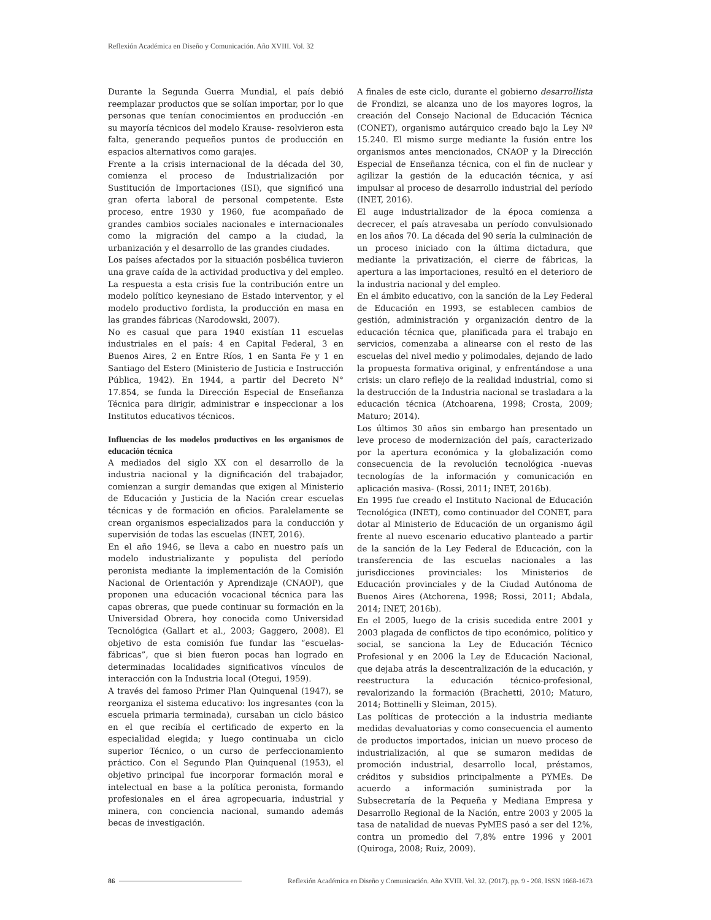Reflexión Académica en Diseño y Comunicación. Año XVIII. Vol. 32
Durante la Segunda Guerra Mundial, el país debió reemplazar productos que se solían importar, por lo que personas que tenían conocimientos en producción -en su mayoría técnicos del modelo Krause- resolvieron esta falta, generando pequeños puntos de producción en espacios alternativos como garajes.
Frente a la crisis internacional de la década del 30, comienza el proceso de Industrialización por Sustitución de Importaciones (ISI), que significó una gran oferta laboral de personal competente. Este proceso, entre 1930 y 1960, fue acompañado de grandes cambios sociales nacionales e internacionales como la migración del campo a la ciudad, la urbanización y el desarrollo de las grandes ciudades.
Los países afectados por la situación posbélica tuvieron una grave caída de la actividad productiva y del empleo. La respuesta a esta crisis fue la contribución entre un modelo político keynesiano de Estado interventor, y el modelo productivo fordista, la producción en masa en las grandes fábricas (Narodowski, 2007).
No es casual que para 1940 existían 11 escuelas industriales en el país: 4 en Capital Federal, 3 en Buenos Aires, 2 en Entre Ríos, 1 en Santa Fe y 1 en Santiago del Estero (Ministerio de Justicia e Instrucción Pública, 1942). En 1944, a partir del Decreto N° 17.854, se funda la Dirección Especial de Enseñanza Técnica para dirigir, administrar e inspeccionar a los Institutos educativos técnicos.
Influencias de los modelos productivos en los organismos de educación técnica
A mediados del siglo XX con el desarrollo de la industria nacional y la dignificación del trabajador, comienzan a surgir demandas que exigen al Ministerio de Educación y Justicia de la Nación crear escuelas técnicas y de formación en oficios. Paralelamente se crean organismos especializados para la conducción y supervisión de todas las escuelas (INET, 2016).
En el año 1946, se lleva a cabo en nuestro país un modelo industrializante y populista del período peronista mediante la implementación de la Comisión Nacional de Orientación y Aprendizaje (CNAOP), que proponen una educación vocacional técnica para las capas obreras, que puede continuar su formación en la Universidad Obrera, hoy conocida como Universidad Tecnológica (Gallart et al., 2003; Gaggero, 2008). El objetivo de esta comisión fue fundar las “escuelas-fábricas”, que si bien fueron pocas han logrado en determinadas localidades significativos vínculos de interacción con la Industria local (Otegui, 1959).
A través del famoso Primer Plan Quinquenal (1947), se reorganiza el sistema educativo: los ingresantes (con la escuela primaria terminada), cursaban un ciclo básico en el que recibía el certificado de experto en la especialidad elegida; y luego continuaba un ciclo superior Técnico, o un curso de perfeccionamiento práctico. Con el Segundo Plan Quinquenal (1953), el objetivo principal fue incorporar formación moral e intelectual en base a la política peronista, formando profesionales en el área agropecuaria, industrial y minera, con conciencia nacional, sumando además becas de investigación.
A finales de este ciclo, durante el gobierno desarrollista de Frondizi, se alcanza uno de los mayores logros, la creación del Consejo Nacional de Educación Técnica (CONET), organismo autárquico creado bajo la Ley Nº 15.240. El mismo surge mediante la fusión entre los organismos antes mencionados, CNAOP y la Dirección Especial de Enseñanza técnica, con el fin de nuclear y agilizar la gestión de la educación técnica, y así impulsar al proceso de desarrollo industrial del período (INET, 2016).
El auge industrializador de la época comienza a decrecer, el país atravesaba un período convulsionado en los años 70. La década del 90 sería la culminación de un proceso iniciado con la última dictadura, que mediante la privatización, el cierre de fábricas, la apertura a las importaciones, resultó en el deterioro de la industria nacional y del empleo.
En el ámbito educativo, con la sanción de la Ley Federal de Educación en 1993, se establecen cambios de gestión, administración y organización dentro de la educación técnica que, planificada para el trabajo en servicios, comenzaba a alinearse con el resto de las escuelas del nivel medio y polimodales, dejando de lado la propuesta formativa original, y enfrentándose a una crisis: un claro reflejo de la realidad industrial, como si la destrucción de la Industria nacional se trasladara a la educación técnica (Atchoarena, 1998; Crosta, 2009; Maturo; 2014).
Los últimos 30 años sin embargo han presentado un leve proceso de modernización del país, caracterizado por la apertura económica y la globalización como consecuencia de la revolución tecnológica -nuevas tecnologías de la información y comunicación en aplicación masiva- (Rossi, 2011; INET, 2016b).
En 1995 fue creado el Instituto Nacional de Educación Tecnológica (INET), como continuador del CONET, para dotar al Ministerio de Educación de un organismo ágil frente al nuevo escenario educativo planteado a partir de la sanción de la Ley Federal de Educación, con la transferencia de las escuelas nacionales a las jurisdicciones provinciales: los Ministerios de Educación provinciales y de la Ciudad Autónoma de Buenos Aires (Atchorena, 1998; Rossi, 2011; Abdala, 2014; INET, 2016b).
En el 2005, luego de la crisis sucedida entre 2001 y 2003 plagada de conflictos de tipo económico, político y social, se sanciona la Ley de Educación Técnico Profesional y en 2006 la Ley de Educación Nacional, que dejaba atrás la descentralización de la educación, y reestructura la educación técnico-profesional, revalorizando la formación (Brachetti, 2010; Maturo, 2014; Bottinelli y Sleiman, 2015).
Las políticas de protección a la industria mediante medidas devaluatorias y como consecuencia el aumento de productos importados, inician un nuevo proceso de industrialización, al que se sumaron medidas de promoción industrial, desarrollo local, préstamos, créditos y subsidios principalmente a PYMEs. De acuerdo a información suministrada por la Subsecretaría de la Pequeña y Mediana Empresa y Desarrollo Regional de la Nación, entre 2003 y 2005 la tasa de natalidad de nuevas PyMES pasó a ser del 12%, contra un promedio del 7,8% entre 1996 y 2001 (Quiroga, 2008; Ruiz, 2009).
86 Reflexión Académica en Diseño y Comunicación. Año XVIII. Vol. 32. (2017). pp. 9 - 208. ISSN 1668-1673